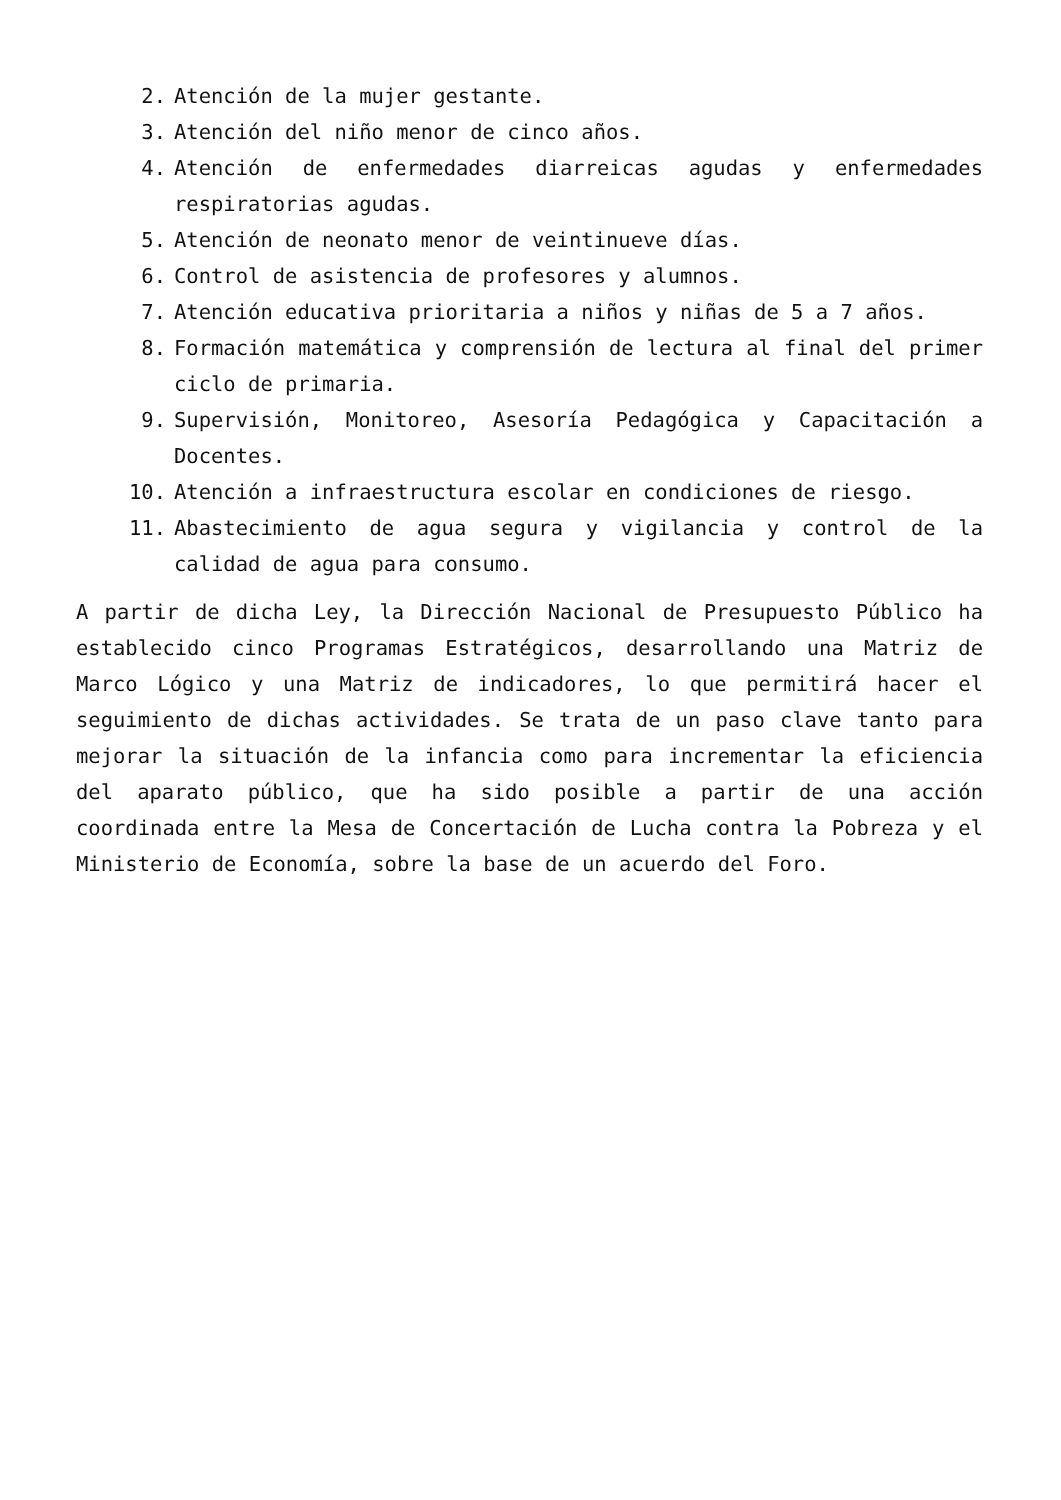2. Atención de la mujer gestante.
3. Atención del niño menor de cinco años.
4. Atención de enfermedades diarreicas agudas y enfermedades respiratorias agudas.
5. Atención de neonato menor de veintinueve días.
6. Control de asistencia de profesores y alumnos.
7. Atención educativa prioritaria a niños y niñas de 5 a 7 años.
8. Formación matemática y comprensión de lectura al final del primer ciclo de primaria.
9. Supervisión, Monitoreo, Asesoría Pedagógica y Capacitación a Docentes.
10. Atención a infraestructura escolar en condiciones de riesgo.
11. Abastecimiento de agua segura y vigilancia y control de la calidad de agua para consumo.
A partir de dicha Ley, la Dirección Nacional de Presupuesto Público ha establecido cinco Programas Estratégicos, desarrollando una Matriz de Marco Lógico y una Matriz de indicadores, lo que permitirá hacer el seguimiento de dichas actividades. Se trata de un paso clave tanto para mejorar la situación de la infancia como para incrementar la eficiencia del aparato público, que ha sido posible a partir de una acción coordinada entre la Mesa de Concertación de Lucha contra la Pobreza y el Ministerio de Economía, sobre la base de un acuerdo del Foro.